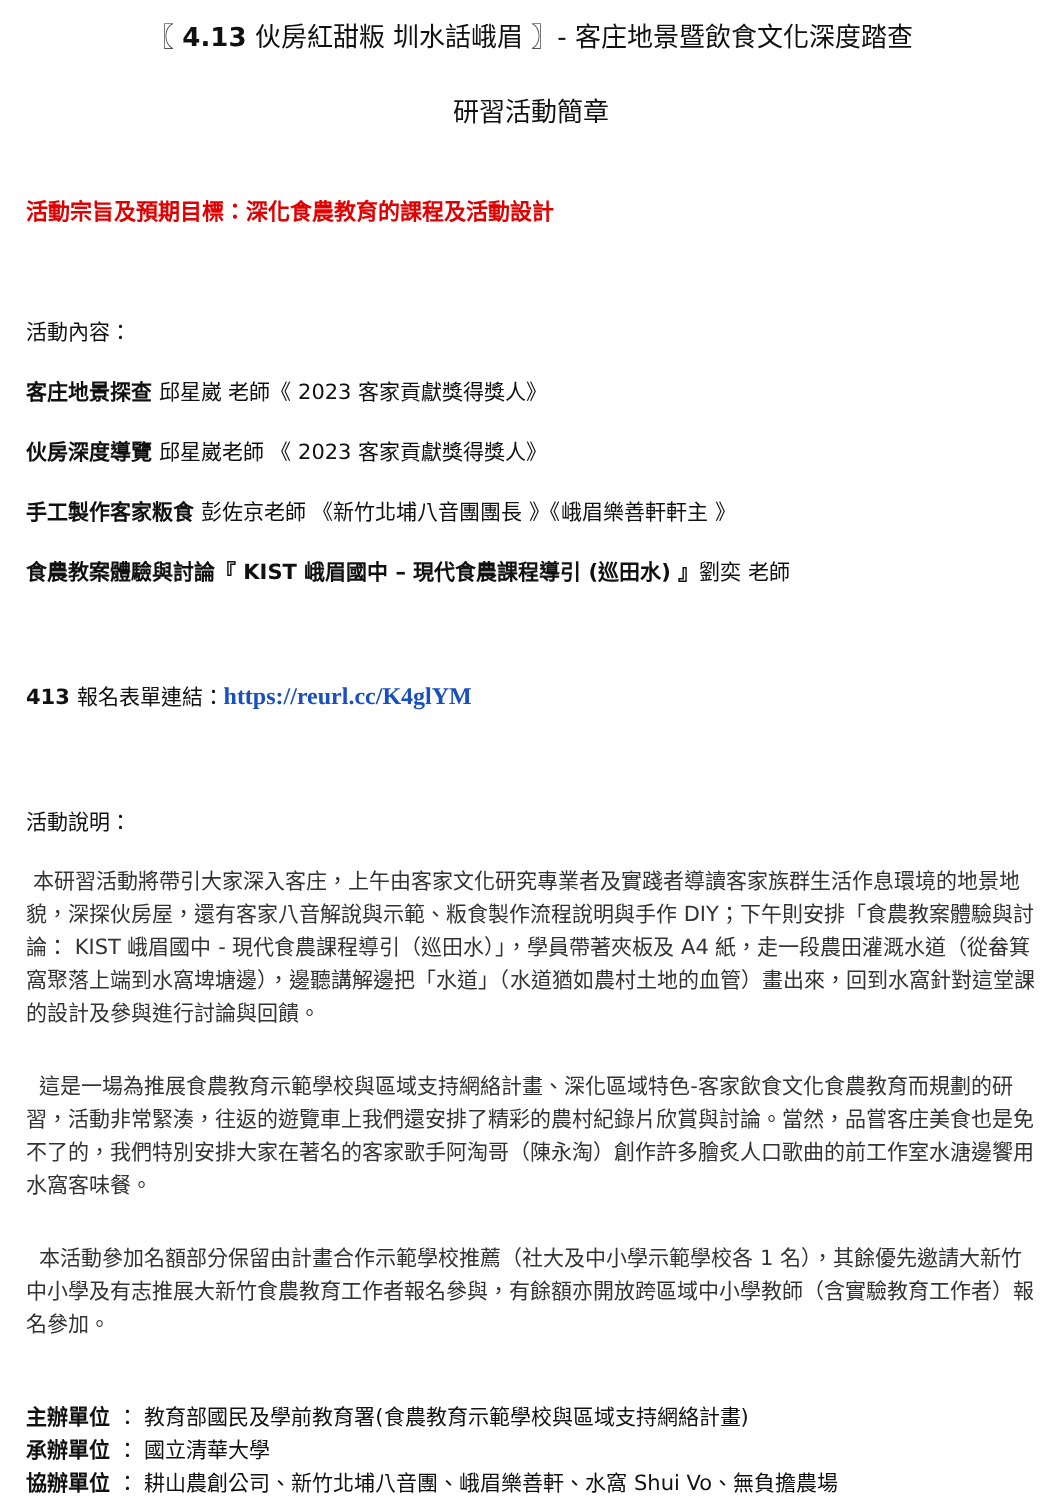〖 4.13 伙房紅甜粄 圳水話峨眉 〗- 客庄地景暨飲食文化深度踏查
研習活動簡章
活動宗旨及預期目標：深化食農教育的課程及活動設計
活動內容：
客庄地景探查 邱星崴 老師《 2023 客家貢獻獎得獎人》
伙房深度導覽 邱星崴老師 《 2023 客家貢獻獎得獎人》
手工製作客家粄食 彭佐京老師 《新竹北埔八音團團長 》《峨眉樂善軒軒主 》
食農教案體驗與討論『 KIST 峨眉國中 – 現代食農課程導引 (巡田水) 』劉奕 老師
413 報名表單連結：https://reurl.cc/K4glYM
活動說明：
本研習活動將帶引大家深入客庄，上午由客家文化研究專業者及實踐者導讀客家族群生活作息環境的地景地貌，深探伙房屋，還有客家八音解說與示範、粄食製作流程說明與手作 DIY；下午則安排「食農教案體驗與討論： KIST 峨眉國中 - 現代食農課程導引（巡田水）」，學員帶著夾板及 A4 紙，走一段農田灌溉水道（從畚箕窩聚落上端到水窩埤塘邊），邊聽講解邊把「水道」（水道猶如農村土地的血管）畫出來，回到水窩針對這堂課的設計及參與進行討論與回饋。
這是一場為推展食農教育示範學校與區域支持網絡計畫、深化區域特色-客家飲食文化食農教育而規劃的研習，活動非常緊湊，往返的遊覽車上我們還安排了精彩的農村紀錄片欣賞與討論。當然，品嘗客庄美食也是免不了的，我們特別安排大家在著名的客家歌手阿淘哥（陳永淘）創作許多膾炙人口歌曲的前工作室水溏邊饗用水窩客味餐。
本活動參加名額部分保留由計畫合作示範學校推薦（社大及中小學示範學校各 1 名），其餘優先邀請大新竹中小學及有志推展大新竹食農教育工作者報名參與，有餘額亦開放跨區域中小學教師（含實驗教育工作者）報名參加。
主辦單位 ： 教育部國民及學前教育署(食農教育示範學校與區域支持網絡計畫)
承辦單位 ： 國立清華大學
協辦單位 ： 耕山農創公司、新竹北埔八音團、峨眉樂善軒、水窩 Shui Vo、無負擔農場